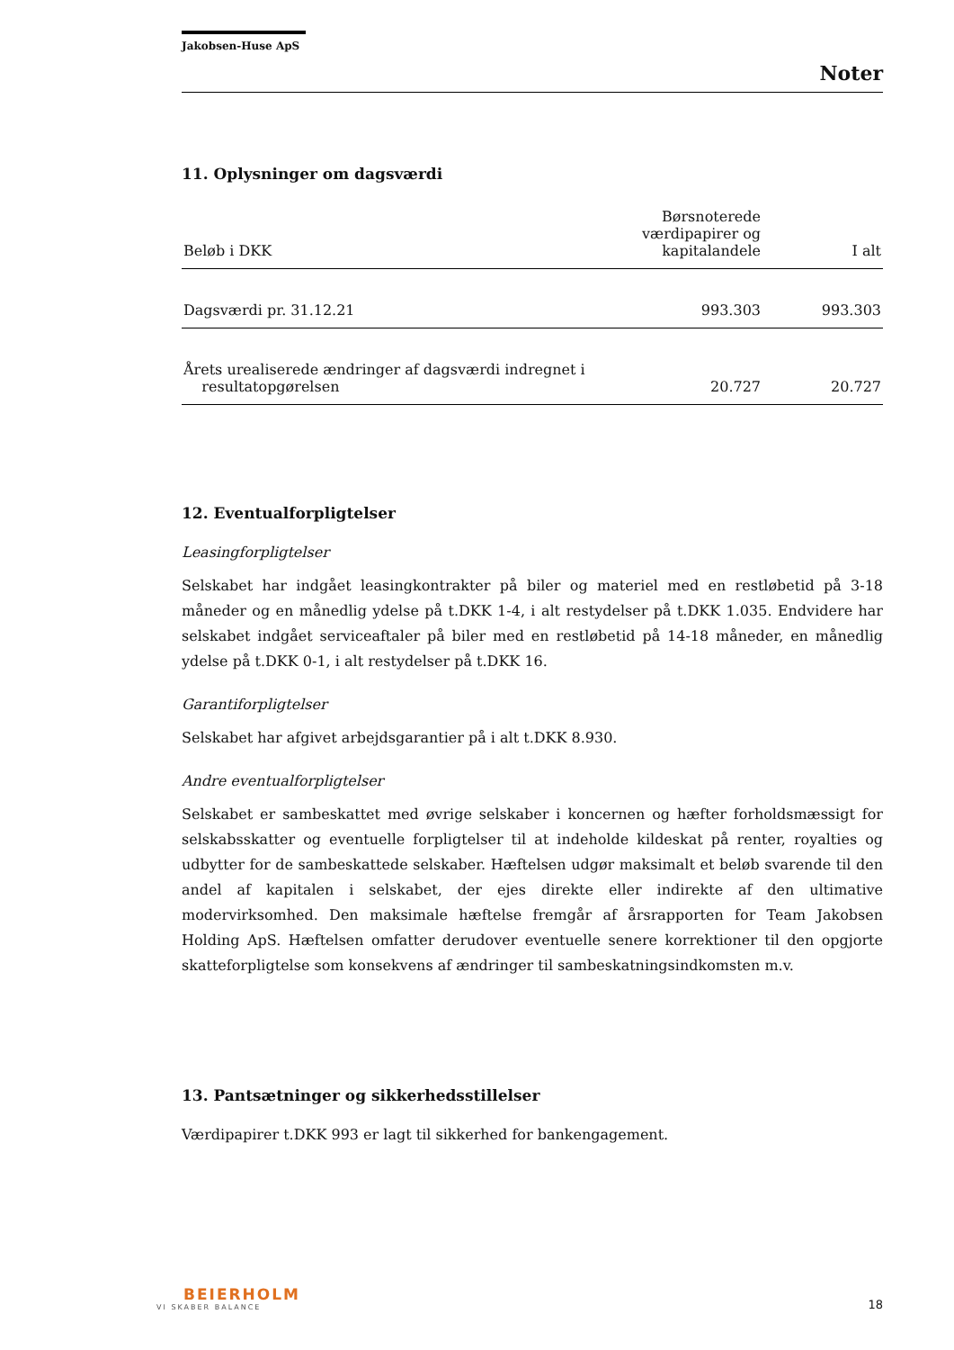Jakobsen-Huse ApS
Noter
11. Oplysninger om dagsværdi
| Beløb i DKK | Børsnoterede værdipapirer og kapitalandele | I alt |
| --- | --- | --- |
| Dagsværdi pr. 31.12.21 | 993.303 | 993.303 |
| Årets urealiserede ændringer af dagsværdi indregnet i resultatopgørelsen | 20.727 | 20.727 |
12. Eventualforpligtelser
Leasingforpligtelser
Selskabet har indgået leasingkontrakter på biler og materiel med en restløbetid på 3-18 måneder og en månedlig ydelse på t.DKK 1-4, i alt restydelser på t.DKK 1.035. Endvidere har selskabet indgået serviceaftaler på biler med en restløbetid på 14-18 måneder, en månedlig ydelse på t.DKK 0-1, i alt restydelser på t.DKK 16.
Garantiforpligtelser
Selskabet har afgivet arbejdsgarantier på i alt t.DKK 8.930.
Andre eventualforpligtelser
Selskabet er sambeskattet med øvrige selskaber i koncernen og hæfter forholdsmæssigt for selskabsskatter og eventuelle forpligtelser til at indeholde kildeskat på renter, royalties og udbytter for de sambeskattede selskaber. Hæftelsen udgør maksimalt et beløb svarende til den andel af kapitalen i selskabet, der ejes direkte eller indirekte af den ultimative modervirksomhed. Den maksimale hæftelse fremgår af årsrapporten for Team Jakobsen Holding ApS. Hæftelsen omfatter derudover eventuelle senere korrektioner til den opgjorte skatteforpligtelse som konsekvens af ændringer til sambeskatningsindkomsten m.v.
13. Pantsætninger og sikkerhedsstillelser
Værdipapirer t.DKK 993 er lagt til sikkerhed for bankengagement.
BEIERHOLM
VI SKABER BALANCE
18